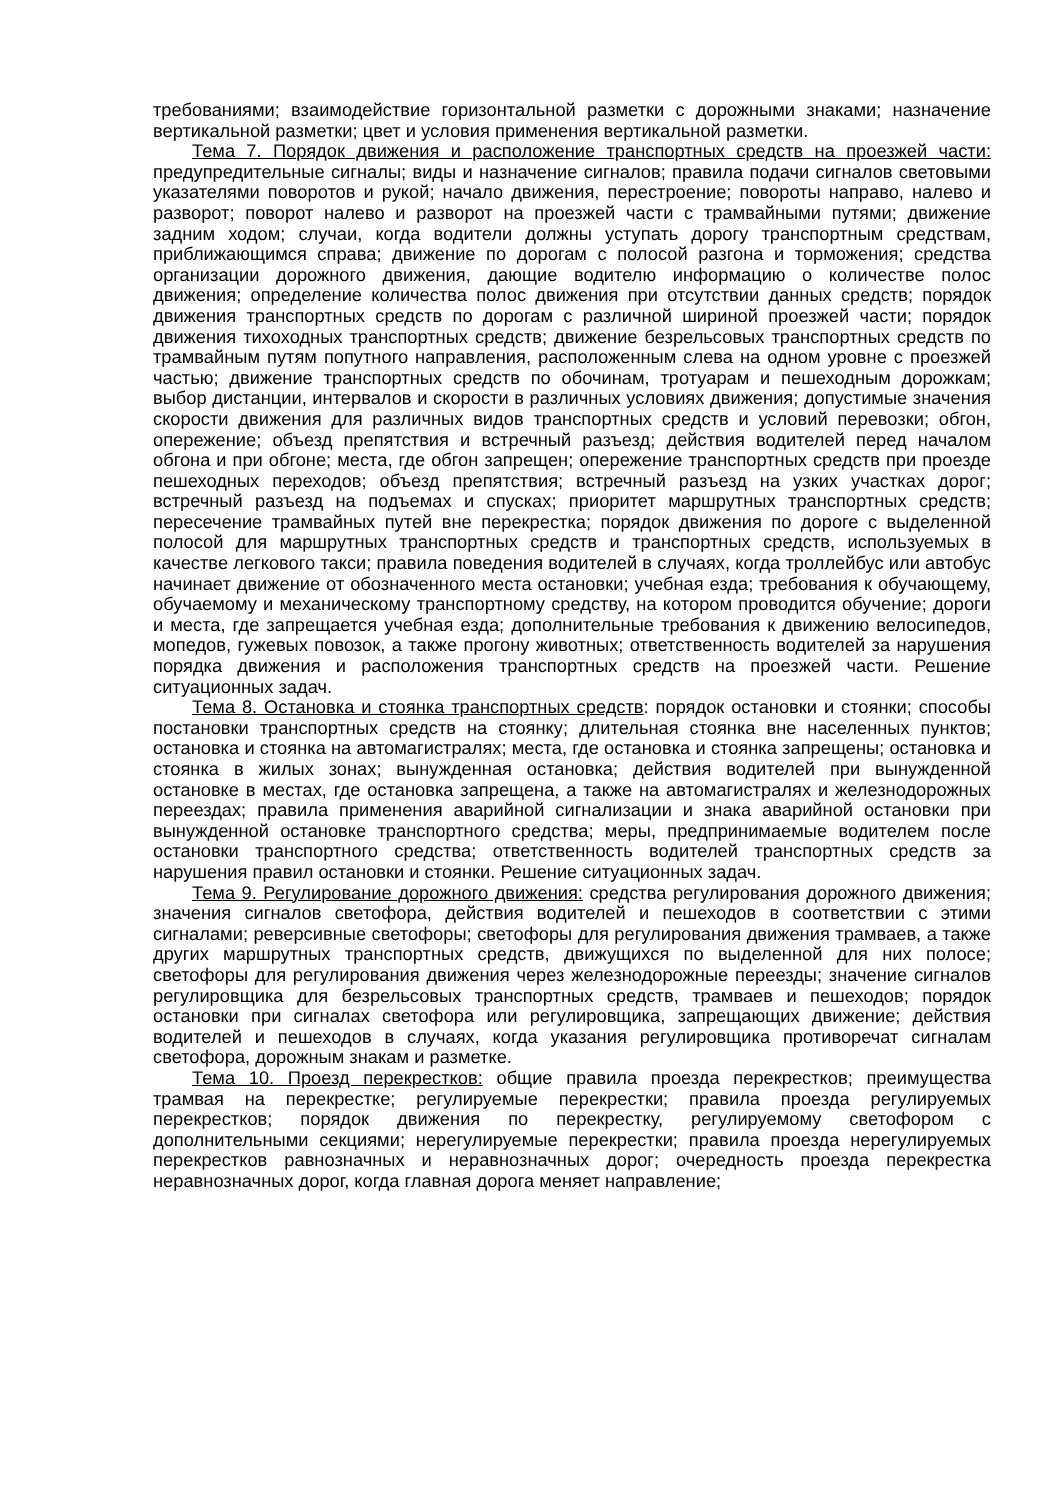требованиями; взаимодействие горизонтальной разметки с дорожными знаками; назначение вертикальной разметки; цвет и условия применения вертикальной разметки.
Тема 7. Порядок движения и расположение транспортных средств на проезжей части: предупредительные сигналы; виды и назначение сигналов; правила подачи сигналов световыми указателями поворотов и рукой; начало движения, перестроение; повороты направо, налево и разворот; поворот налево и разворот на проезжей части с трамвайными путями; движение задним ходом; случаи, когда водители должны уступать дорогу транспортным средствам, приближающимся справа; движение по дорогам с полосой разгона и торможения; средства организации дорожного движения, дающие водителю информацию о количестве полос движения; определение количества полос движения при отсутствии данных средств; порядок движения транспортных средств по дорогам с различной шириной проезжей части; порядок движения тихоходных транспортных средств; движение безрельсовых транспортных средств по трамвайным путям попутного направления, расположенным слева на одном уровне с проезжей частью; движение транспортных средств по обочинам, тротуарам и пешеходным дорожкам; выбор дистанции, интервалов и скорости в различных условиях движения; допустимые значения скорости движения для различных видов транспортных средств и условий перевозки; обгон, опережение; объезд препятствия и встречный разъезд; действия водителей перед началом обгона и при обгоне; места, где обгон запрещен; опережение транспортных средств при проезде пешеходных переходов; объезд препятствия; встречный разъезд на узких участках дорог; встречный разъезд на подъемах и спусках; приоритет маршрутных транспортных средств; пересечение трамвайных путей вне перекрестка; порядок движения по дороге с выделенной полосой для маршрутных транспортных средств и транспортных средств, используемых в качестве легкового такси; правила поведения водителей в случаях, когда троллейбус или автобус начинает движение от обозначенного места остановки; учебная езда; требования к обучающему, обучаемому и механическому транспортному средству, на котором проводится обучение; дороги и места, где запрещается учебная езда; дополнительные требования к движению велосипедов, мопедов, гужевых повозок, а также прогону животных; ответственность водителей за нарушения порядка движения и расположения транспортных средств на проезжей части. Решение ситуационных задач.
Тема 8. Остановка и стоянка транспортных средств: порядок остановки и стоянки; способы постановки транспортных средств на стоянку; длительная стоянка вне населенных пунктов; остановка и стоянка на автомагистралях; места, где остановка и стоянка запрещены; остановка и стоянка в жилых зонах; вынужденная остановка; действия водителей при вынужденной остановке в местах, где остановка запрещена, а также на автомагистралях и железнодорожных переездах; правила применения аварийной сигнализации и знака аварийной остановки при вынужденной остановке транспортного средства; меры, предпринимаемые водителем после остановки транспортного средства; ответственность водителей транспортных средств за нарушения правил остановки и стоянки. Решение ситуационных задач.
Тема 9. Регулирование дорожного движения: средства регулирования дорожного движения; значения сигналов светофора, действия водителей и пешеходов в соответствии с этими сигналами; реверсивные светофоры; светофоры для регулирования движения трамваев, а также других маршрутных транспортных средств, движущихся по выделенной для них полосе; светофоры для регулирования движения через железнодорожные переезды; значение сигналов регулировщика для безрельсовых транспортных средств, трамваев и пешеходов; порядок остановки при сигналах светофора или регулировщика, запрещающих движение; действия водителей и пешеходов в случаях, когда указания регулировщика противоречат сигналам светофора, дорожным знакам и разметке.
Тема 10. Проезд перекрестков: общие правила проезда перекрестков; преимущества трамвая на перекрестке; регулируемые перекрестки; правила проезда регулируемых перекрестков; порядок движения по перекрестку, регулируемому светофором с дополнительными секциями; нерегулируемые перекрестки; правила проезда нерегулируемых перекрестков равнозначных и неравнозначных дорог; очередность проезда перекрестка неравнозначных дорог, когда главная дорога меняет направление;